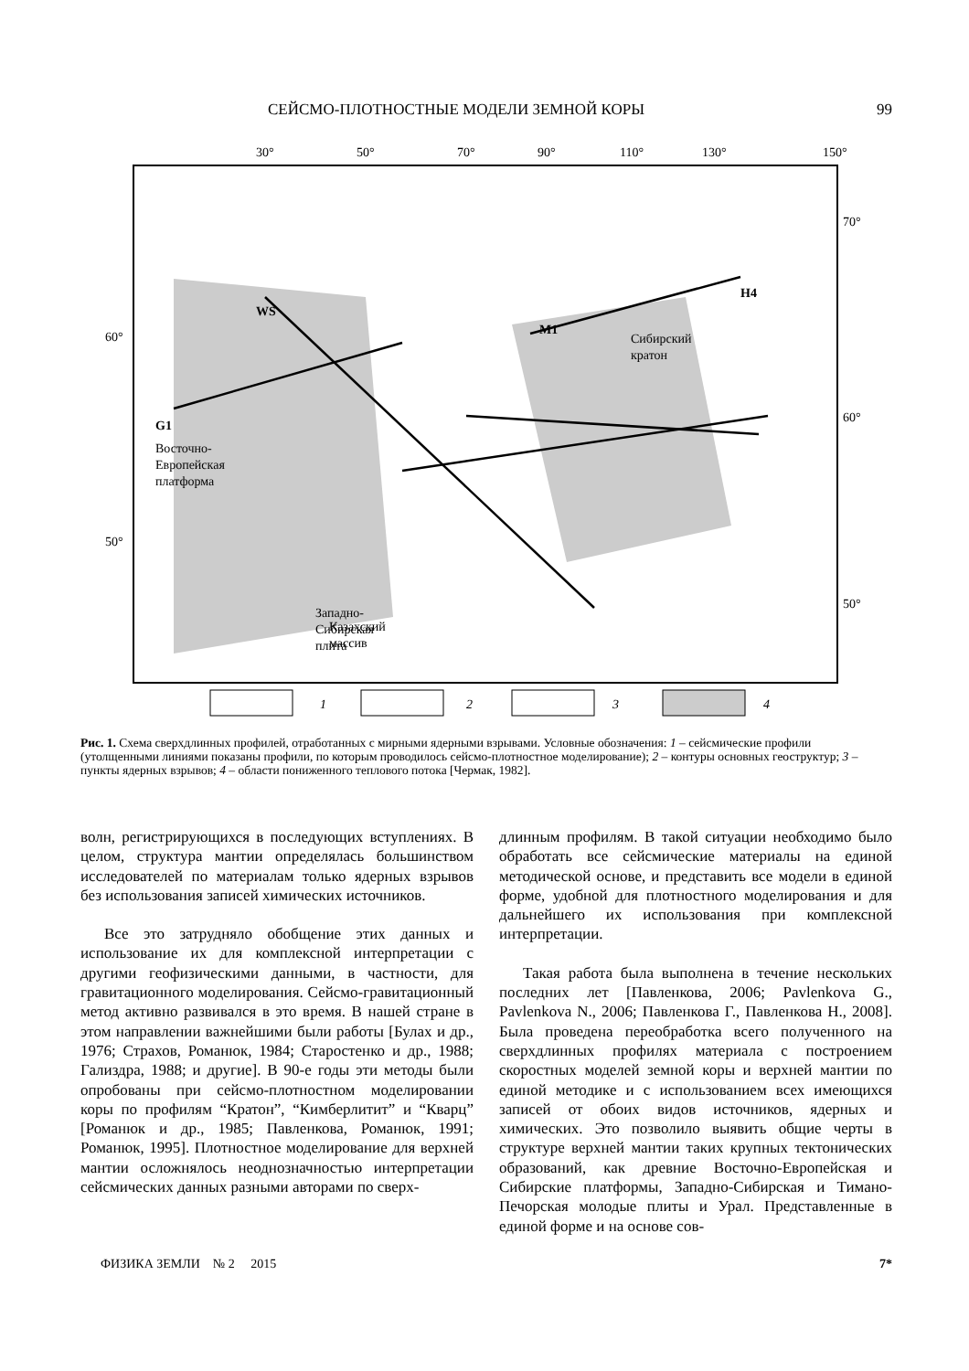СЕЙСМО-ПЛОТНОСТНЫЕ МОДЕЛИ ЗЕМНОЙ КОРЫ 99
30°
50°
70°
90°
110°
130°
150°
60°
50°
70°
60°
50°
M1
H4
WS
G1
Западно-
Сибирская
плита
Восточно-
Европейская
платформа
Сибирский
кратон
Казахский
массив
1
2
3
4
Рис. 1. Схема сверхдлинных профилей, отработанных с мирными ядерными взрывами. Условные обозначения: 1 – сейсмические профили (утолщенными линиями показаны профили, по которым проводилось сейсмо-плотностное моделирование); 2 – контуры основных геоструктур; 3 – пункты ядерных взрывов; 4 – области пониженного теплового потока [Чермак, 1982].
волн, регистрирующихся в последующих вступлениях. В целом, структура мантии определялась большинством исследователей по материалам только ядерных взрывов без использования записей химических источников.
Все это затрудняло обобщение этих данных и использование их для комплексной интерпретации с другими геофизическими данными, в частности, для гравитационного моделирования. Сейсмо-гравитационный метод активно развивался в это время. В нашей стране в этом направлении важнейшими были работы [Булах и др., 1976; Страхов, Романюк, 1984; Старостенко и др., 1988; Гализдра, 1988; и другие]. В 90-е годы эти методы были опробованы при сейсмо-плотностном моделировании коры по профилям “Кратон”, “Кимберлитит” и “Кварц” [Романюк и др., 1985; Павленкова, Романюк, 1991; Романюк, 1995]. Плотностное моделирование для верхней мантии осложнялось неоднозначностью интерпретации сейсмических данных разными авторами по сверх-
длинным профилям. В такой ситуации необходимо было обработать все сейсмические материалы на единой методической основе, и представить все модели в единой форме, удобной для плотностного моделирования и для дальнейшего их использования при комплексной интерпретации.
Такая работа была выполнена в течение нескольких последних лет [Павленкова, 2006; Pavlenkova G., Pavlenkova N., 2006; Павленкова Г., Павленкова Н., 2008]. Была проведена переобработка всего полученного на сверхдлинных профилях материала с построением скоростных моделей земной коры и верхней мантии по единой методике и с использованием всех имеющихся записей от обоих видов источников, ядерных и химических. Это позволило выявить общие черты в структуре верхней мантии таких крупных тектонических образований, как древние Восточно-Европейская и Сибирские платформы, Западно-Сибирская и Тимано-Печорская молодые плиты и Урал. Представленные в единой форме и на основе сов-
ФИЗИКА ЗЕМЛИ № 2 2015 7*